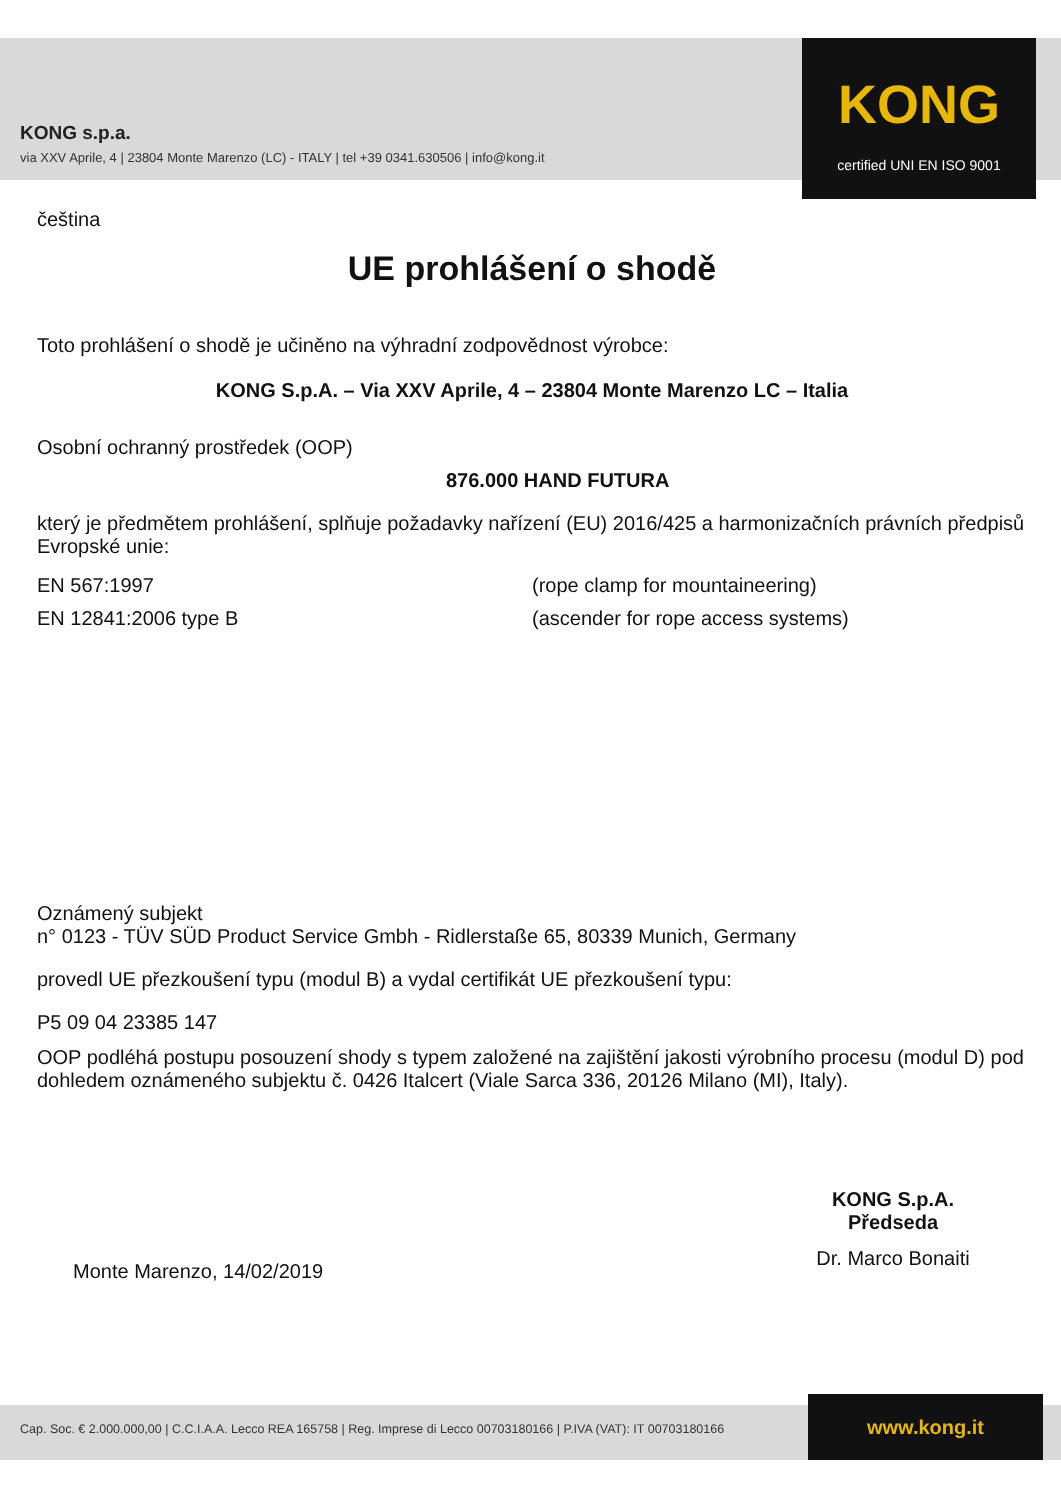KONG s.p.a.
via XXV Aprile, 4 | 23804 Monte Marenzo (LC) - ITALY | tel +39 0341.630506 | info@kong.it
KONG
certified UNI EN ISO 9001
čeština
UE prohlášení o shodě
Toto prohlášení o shodě je učiněno na výhradní zodpovědnost výrobce:
KONG S.p.A. – Via XXV Aprile, 4 – 23804 Monte Marenzo LC – Italia
Osobní ochranný prostředek (OOP)
876.000 HAND FUTURA
který je předmětem prohlášení, splňuje požadavky nařízení (EU) 2016/425 a harmonizačních právních předpisů Evropské unie:
EN 567:1997 (rope clamp for mountaineering)
EN 12841:2006 type B (ascender for rope access systems)
Oznámený subjekt
n° 0123 - TÜV SÜD Product Service Gmbh - Ridlerstaße 65, 80339 Munich, Germany
provedl UE přezkoušení typu (modul B) a vydal certifikát UE přezkoušení typu:
P5 09 04 23385 147
OOP podléhá postupu posouzení shody s typem založené na zajištění jakosti výrobního procesu (modul D) pod dohledem oznámeného subjektu č. 0426 Italcert (Viale Sarca 336, 20126 Milano (MI), Italy).
Monte Marenzo, 14/02/2019
KONG S.p.A.
Předseda
Dr. Marco Bonaiti
Cap. Soc. € 2.000.000,00 | C.C.I.A.A. Lecco REA 165758 | Reg. Imprese di Lecco 00703180166 | P.IVA (VAT): IT 00703180166 www.kong.it